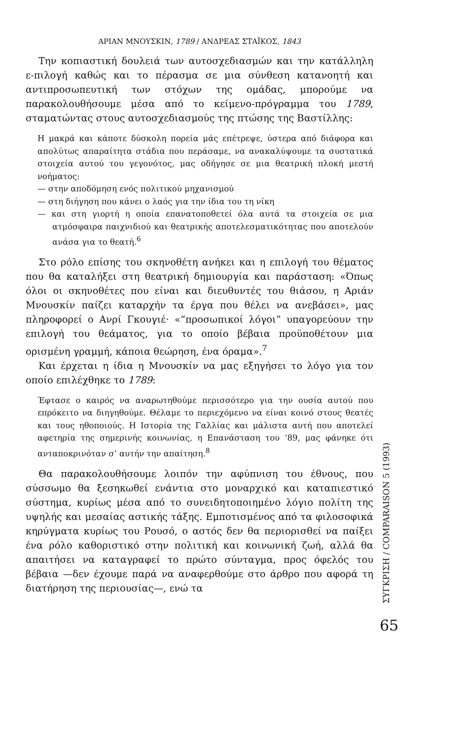ΑΡΙΑΝ ΜΝΟΥΣΚΙΝ, 1789 / ΑΝΔΡΕΑΣ ΣΤΑΪΚΟΣ, 1843
Την κοπιαστική δουλειά των αυτοσχεδιασμών και την κατάλληλη ε-πιλογή καθώς και το πέρασμα σε μια σύνθεση κατανοητή και αντιπροσωπευτική των στόχων της ομάδας, μπορούμε να παρακολουθήσουμε μέσα από το κείμενο-πρόγραμμα του 1789, σταματώντας στους αυτοσχεδιασμούς της πτώσης της Βαστίλλης:
Η μακρά και κάποτε δύσκολη πορεία μάς επέτρεψε, ύστερα από διάφορα και απολύτως απαραίτητα στάδια που περάσαμε, να ανακαλύψουμε τα συστατικά στοιχεία αυτού του γεγονότος, μας οδήγησε σε μια θεατρική πλοκή μεστή νοήματος:
— στην αποδόμηση ενός πολιτικού μηχανισμού
— στη διήγηση που κάνει ο λαός για την ίδια του τη νίκη
— και στη γιορτή η οποία επανατοποθετεί όλα αυτά τα στοιχεία σε μια ατμόσφαιρα παιχνιδιού και θεατρικής αποτελεσματικότητας που αποτελούν ανάσα για το θεατή.<sup>6</sup>
Στο ρόλο επίσης του σκηνοθέτη ανήκει και η επιλογή του θέματος που θα καταλήξει στη θεατρική δημιουργία και παράσταση: «Όπως όλοι οι σκηνοθέτες που είναι και διευθυντές του θιάσου, η Αριάν Μνουσκίν παίζει καταρχήν τα έργα που θέλει να ανεβάσει», μας πληροφορεί ο Ανρί Γκουγιέ· «“προσωπικοί λόγοι” υπαγορεύουν την επιλογή του θεάματος, για το οποίο βέβαια προϋποθέτουν μια ορισμένη γραμμή, κάποια θεώρηση, ένα όραμα».<sup>7</sup>
Και έρχεται η ίδια η Μνουσκίν να μας εξηγήσει το λόγο για τον οποίο επιλέχθηκε το 1789:
Έφτασε ο καιρός να αναρωτηθούμε περισσότερο για την ουσία αυτού που επρόκειτο να διηγηθούμε. Θέλαμε το περιεχόμενο να είναι κοινό στους θεατές και τους ηθοποιούς. Η Ιστορία της Γαλλίας και μάλιστα αυτή που αποτελεί αφετηρία της σημερινής κοινωνίας, η Επανάσταση του ’89, μας φάνηκε ότι ανταποκρινόταν σ’ αυτήν την απαίτηση.<sup>8</sup>
Θα παρακολουθήσουμε λοιπόν την αφύπνιση του έθνους, που σύσσωμο θα ξεσηκωθεί ενάντια στο μοναρχικό και καταπιεστικό σύστημα, κυρίως μέσα από το συνειδητοποιημένο λόγιο πολίτη της υψηλής και μεσαίας αστικής τάξης. Εμποτισμένος από τα φιλοσοφικά κηρύγματα κυρίως του Ρουσό, ο αστός δεν θα περιορισθεί να παίξει ένα ρόλο καθοριστικό στην πολιτική και κοινωνική ζωή, αλλά θα απαιτήσει να καταγραφεί το πρώτο σύνταγμα, προς όφελός του βέβαια —δεν έχουμε παρά να αναφερθούμε στο άρθρο που αφορά τη διατήρηση της περιουσίας—, ενώ τα
ΣΥΓΚΡΙΣΗ / COMPARAISON 5 (1993)
65